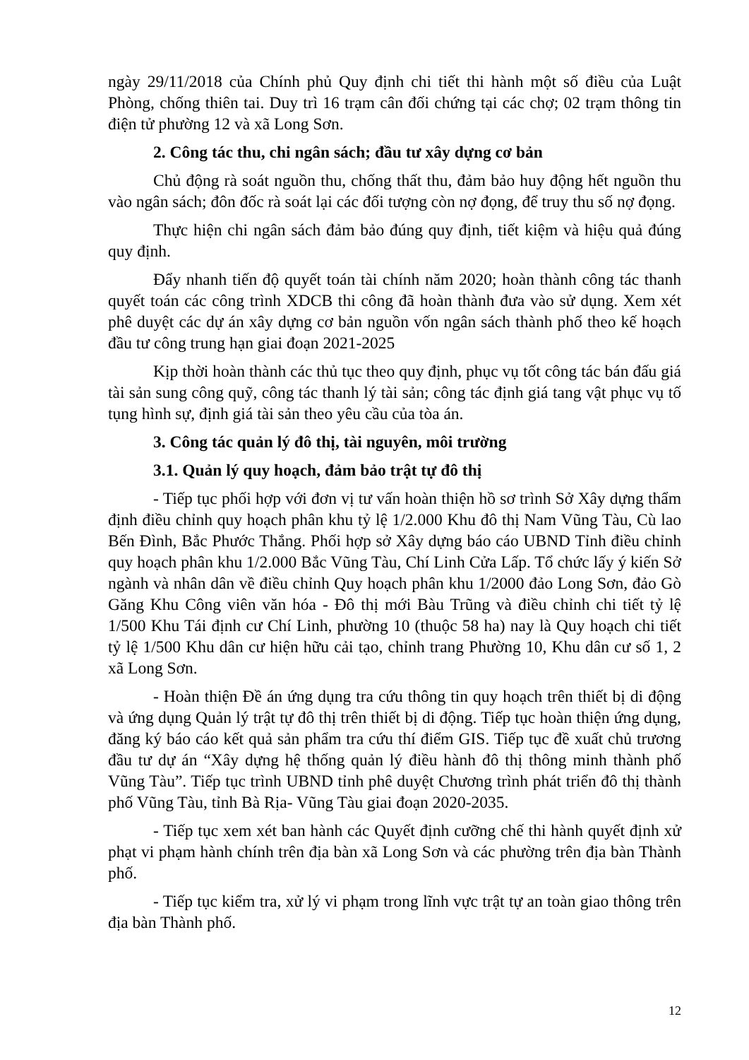ngày 29/11/2018 của Chính phủ Quy định chi tiết thi hành một số điều của Luật Phòng, chống thiên tai. Duy trì 16 trạm cân đối chứng tại các chợ; 02 trạm thông tin điện tử phường 12 và xã Long Sơn.
2. Công tác thu, chi ngân sách; đầu tư xây dựng cơ bản
Chủ động rà soát nguồn thu, chống thất thu, đảm bảo huy động hết nguồn thu vào ngân sách; đôn đốc rà soát lại các đối tượng còn nợ đọng, để truy thu số nợ đọng.
Thực hiện chi ngân sách đảm bảo đúng quy định, tiết kiệm và hiệu quả đúng quy định.
Đẩy nhanh tiến độ quyết toán tài chính năm 2020; hoàn thành công tác thanh quyết toán các công trình XDCB thi công đã hoàn thành đưa vào sử dụng. Xem xét phê duyệt các dự án xây dựng cơ bản nguồn vốn ngân sách thành phố theo kế hoạch đầu tư công trung hạn giai đoạn 2021-2025
Kịp thời hoàn thành các thủ tục theo quy định, phục vụ tốt công tác bán đấu giá tài sản sung công quỹ, công tác thanh lý tài sản; công tác định giá tang vật phục vụ tố tụng hình sự, định giá tài sản theo yêu cầu của tòa án.
3. Công tác quản lý đô thị, tài nguyên, môi trường
3.1. Quản lý quy hoạch, đảm bảo trật tự đô thị
- Tiếp tục phối hợp với đơn vị tư vấn hoàn thiện hồ sơ trình Sở Xây dựng thẩm định điều chỉnh quy hoạch phân khu tỷ lệ 1/2.000 Khu đô thị Nam Vũng Tàu, Cù lao Bến Đình, Bắc Phước Thắng. Phối hợp sở Xây dựng báo cáo UBND Tỉnh điều chỉnh quy hoạch phân khu 1/2.000 Bắc Vũng Tàu, Chí Linh Cửa Lấp. Tổ chức lấy ý kiến Sở ngành và nhân dân về điều chỉnh Quy hoạch phân khu 1/2000 đảo Long Sơn, đảo Gò Găng Khu Công viên văn hóa - Đô thị mới Bàu Trũng và điều chỉnh chi tiết tỷ lệ 1/500 Khu Tái định cư Chí Linh, phường 10 (thuộc 58 ha) nay là Quy hoạch chi tiết tỷ lệ 1/500 Khu dân cư hiện hữu cải tạo, chỉnh trang Phường 10, Khu dân cư số 1, 2 xã Long Sơn.
- Hoàn thiện Đề án ứng dụng tra cứu thông tin quy hoạch trên thiết bị di động và ứng dụng Quản lý trật tự đô thị trên thiết bị di động. Tiếp tục hoàn thiện ứng dụng, đăng ký báo cáo kết quả sản phẩm tra cứu thí điểm GIS. Tiếp tục đề xuất chủ trương đầu tư dự án “Xây dựng hệ thống quản lý điều hành đô thị thông minh thành phố Vũng Tàu”. Tiếp tục trình UBND tỉnh phê duyệt Chương trình phát triển đô thị thành phố Vũng Tàu, tỉnh Bà Rịa- Vũng Tàu giai đoạn 2020-2035.
- Tiếp tục xem xét ban hành các Quyết định cưỡng chế thi hành quyết định xử phạt vi phạm hành chính trên địa bàn xã Long Sơn và các phường trên địa bàn Thành phố.
- Tiếp tục kiểm tra, xử lý vi phạm trong lĩnh vực trật tự an toàn giao thông trên địa bàn Thành phố.
12